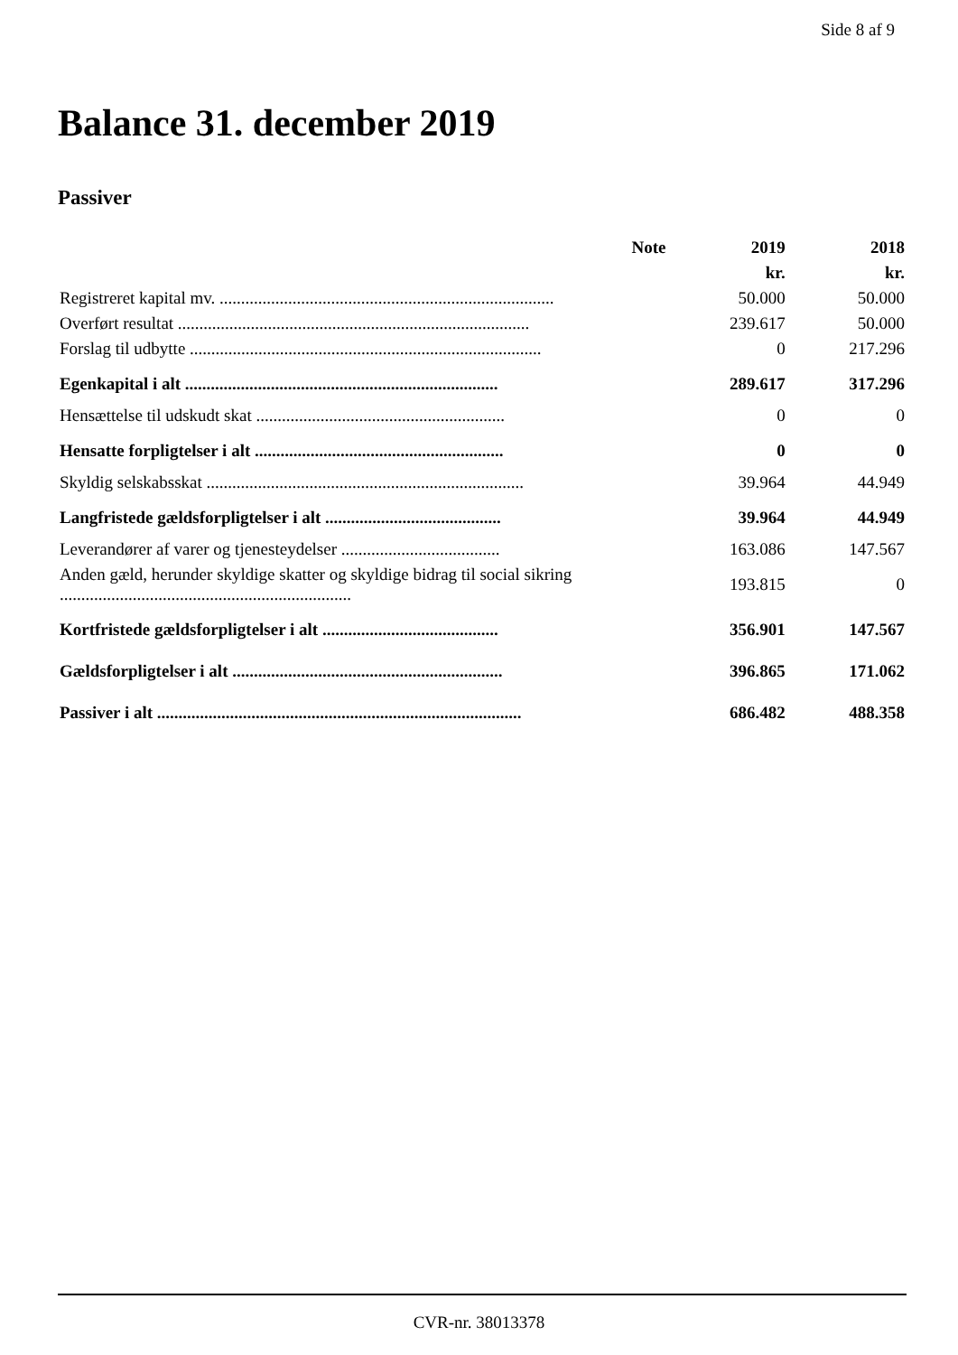Side 8 af 9
Balance 31. december 2019
Passiver
| | Note | 2019 | 2018 |
| --- | --- | --- | --- |
| | | kr. | kr. |
| Registreret kapital mv. .............................................................................. | | 50.000 | 50.000 |
| Overført resultat .................................................................................. | | 239.617 | 50.000 |
| Forslag til udbytte .................................................................................. | | 0 | 217.296 |
| Egenkapital i alt ......................................................................... | | 289.617 | 317.296 |
| Hensættelse til udskudt skat .......................................................... | | 0 | 0 |
| Hensatte forpligtelser i alt .......................................................... | | 0 | 0 |
| Skyldig selskabsskat .......................................................................... | | 39.964 | 44.949 |
| Langfristede gældsforpligtelser i alt ......................................... | | 39.964 | 44.949 |
| Leverandører af varer og tjenesteydelser ..................................... | | 163.086 | 147.567 |
| Anden gæld, herunder skyldige skatter og skyldige bidrag til social sikring .................................................................... | | 193.815 | 0 |
| Kortfristede gældsforpligtelser i alt ......................................... | | 356.901 | 147.567 |
| Gældsforpligtelser i alt ............................................................... | | 396.865 | 171.062 |
| Passiver i alt ..................................................................................... | | 686.482 | 488.358 |
CVR-nr. 38013378